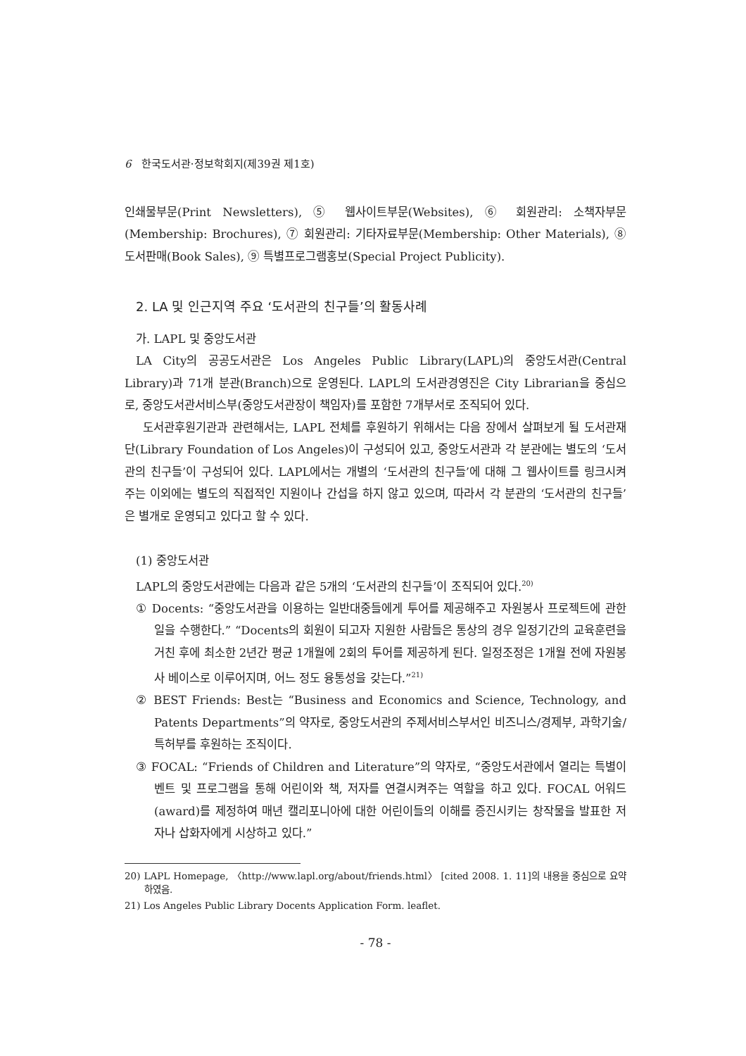6 한국도서관·정보학회지(제39권 제1호)
인쇄물부문(Print Newsletters), ⑤ 웹사이트부문(Websites), ⑥ 회원관리: 소책자부문(Membership: Brochures), ⑦ 회원관리: 기타자료부문(Membership: Other Materials), ⑧ 도서판매(Book Sales), ⑨ 특별프로그램홍보(Special Project Publicity).
2. LA 및 인근지역 주요 ‘도서관의 친구들’의 활동사례
가. LAPL 및 중앙도서관
LA City의 공공도서관은 Los Angeles Public Library(LAPL)의 중앙도서관(Central Library)과 71개 분관(Branch)으로 운영된다. LAPL의 도서관경영진은 City Librarian을 중심으로, 중앙도서관서비스부(중앙도서관장이 책임자)를 포함한 7개부서로 조직되어 있다.
도서관후원기관과 관련해서는, LAPL 전체를 후원하기 위해서는 다음 장에서 살펴보게 될 도서관재단(Library Foundation of Los Angeles)이 구성되어 있고, 중앙도서관과 각 분관에는 별도의 ‘도서관의 친구들’이 구성되어 있다. LAPL에서는 개별의 ‘도서관의 친구들’에 대해 그 웹사이트를 링크시켜 주는 이외에는 별도의 직접적인 지원이나 간섭을 하지 않고 있으며, 따라서 각 분관의 ‘도서관의 친구들’은 별개로 운영되고 있다고 할 수 있다.
(1) 중앙도서관
LAPL의 중앙도서관에는 다음과 같은 5개의 ‘도서관의 친구들’이 조직되어 있다.<sup>20)</sup>
① Docents: “중앙도서관을 이용하는 일반대중들에게 투어를 제공해주고 자원봉사 프로젝트에 관한 일을 수행한다.” “Docents의 회원이 되고자 지원한 사람들은 통상의 경우 일정기간의 교육훈련을 거친 후에 최소한 2년간 평균 1개월에 2회의 투어를 제공하게 된다. 일정조정은 1개월 전에 자원봉사 베이스로 이루어지며, 어느 정도 융통성을 갖는다.”<sup>21)</sup>
② BEST Friends: Best는 “Business and Economics and Science, Technology, and Patents Departments”의 약자로, 중앙도서관의 주제서비스부서인 비즈니스/경제부, 과학기술/특허부를 후원하는 조직이다.
③ FOCAL: “Friends of Children and Literature”의 약자로, “중앙도서관에서 열리는 특별이벤트 및 프로그램을 통해 어린이와 책, 저자를 연결시켜주는 역할을 하고 있다. FOCAL 어워드(award)를 제정하여 매년 캘리포니아에 대한 어린이들의 이해를 증진시키는 창작물을 발표한 저자나 삽화자에게 시상하고 있다.”
20) LAPL Homepage, 〈http://www.lapl.org/about/friends.html〉 [cited 2008. 1. 11]의 내용을 중심으로 요약하였음.
21) Los Angeles Public Library Docents Application Form. leaflet.
- 78 -